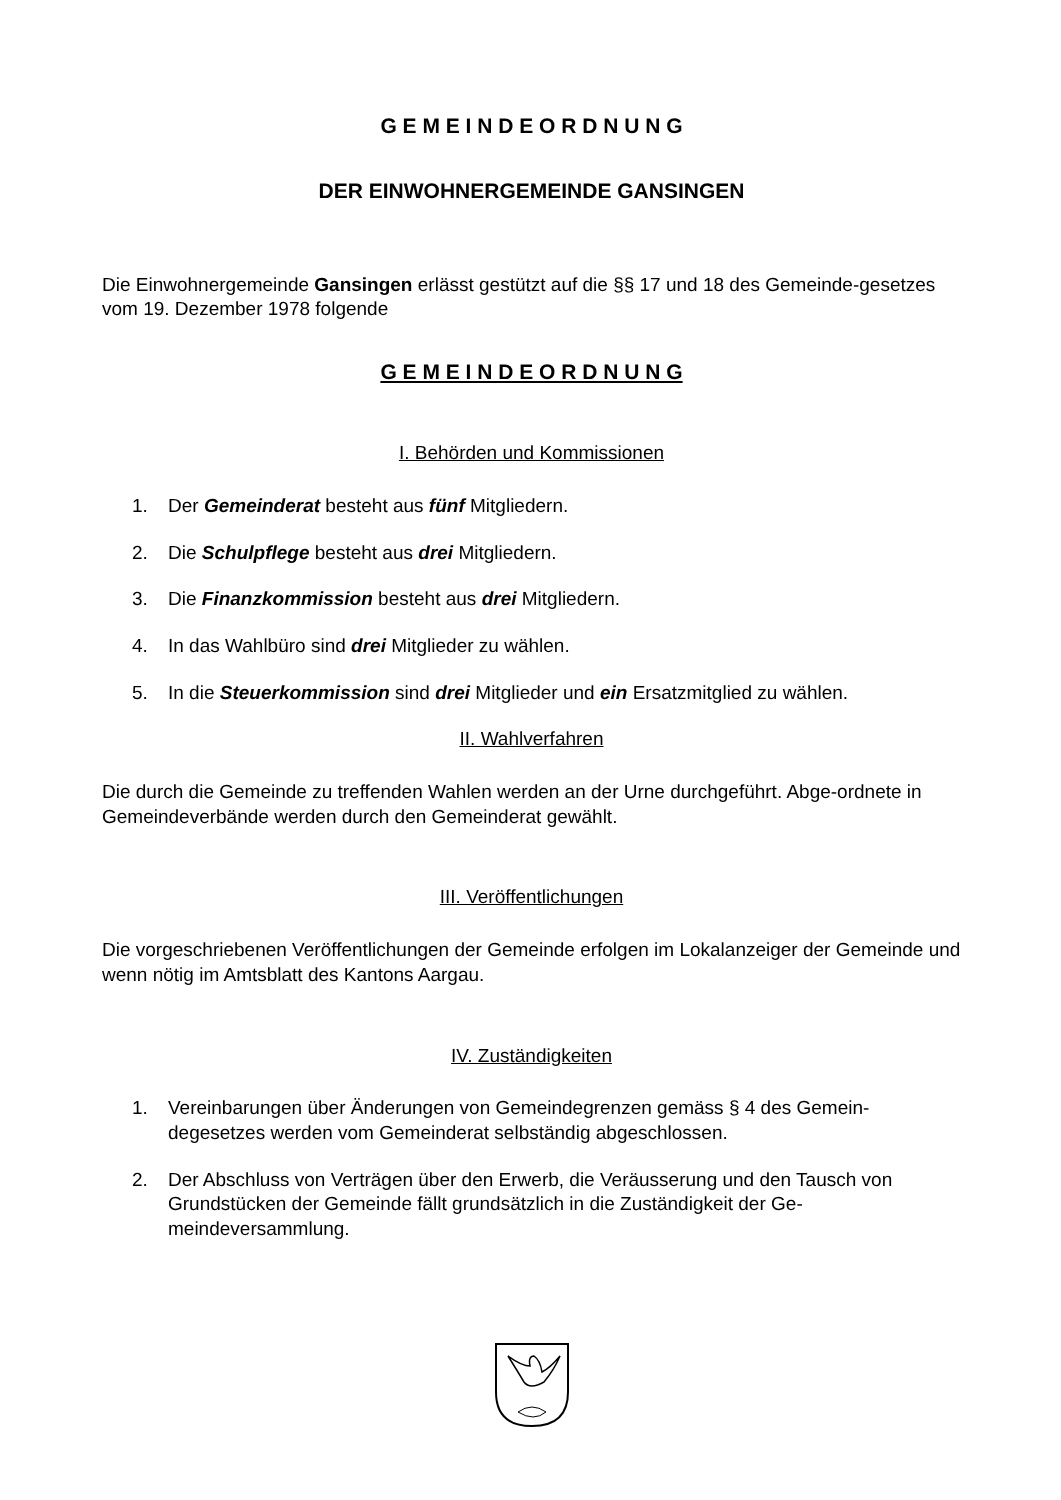G E M E I N D E O R D N U N G
DER EINWOHNERGEMEINDE GANSINGEN
Die Einwohnergemeinde Gansingen erlässt gestützt auf die §§ 17 und 18 des Gemeinde-gesetzes vom 19. Dezember 1978 folgende
G E M E I N D E O R D N U N G
I. Behörden und Kommissionen
1. Der Gemeinderat besteht aus fünf Mitgliedern.
2. Die Schulpflege besteht aus drei Mitgliedern.
3. Die Finanzkommission besteht aus drei Mitgliedern.
4. In das Wahlbüro sind drei Mitglieder zu wählen.
5. In die Steuerkommission sind drei Mitglieder und ein Ersatzmitglied zu wählen.
II. Wahlverfahren
Die durch die Gemeinde zu treffenden Wahlen werden an der Urne durchgeführt. Abge-ordnete in Gemeindeverbände werden durch den Gemeinderat gewählt.
III. Veröffentlichungen
Die vorgeschriebenen Veröffentlichungen der Gemeinde erfolgen im Lokalanzeiger der Gemeinde und wenn nötig im Amtsblatt des Kantons Aargau.
IV. Zuständigkeiten
1. Vereinbarungen über Änderungen von Gemeindegrenzen gemäss § 4 des Gemein-degesetzes werden vom Gemeinderat selbständig abgeschlossen.
2. Der Abschluss von Verträgen über den Erwerb, die Veräusserung und den Tausch von Grundstücken der Gemeinde fällt grundsätzlich in die Zuständigkeit der Ge-meindeversammlung.